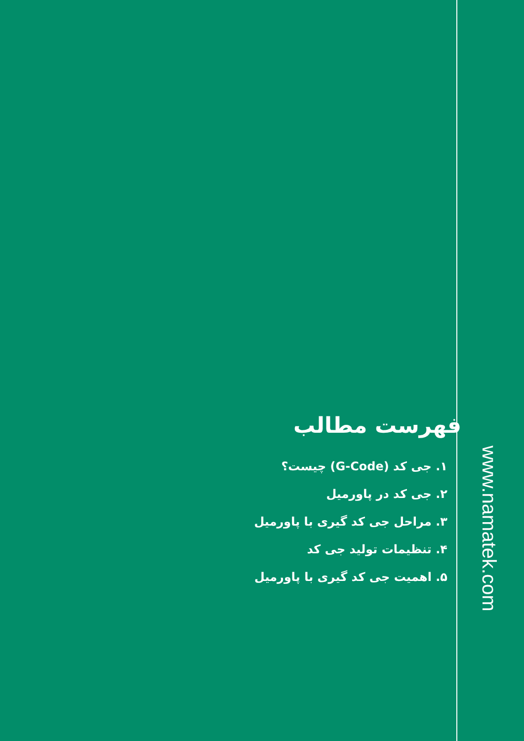فهرست مطالب
۱. جی کد (G-Code) چیست؟
۲. جی کد در پاورمیل
۳. مراحل جی کد گیری با پاورمیل
۴. تنظیمات تولید جی کد
۵. اهمیت جی کد گیری با پاورمیل
www.namatek.com